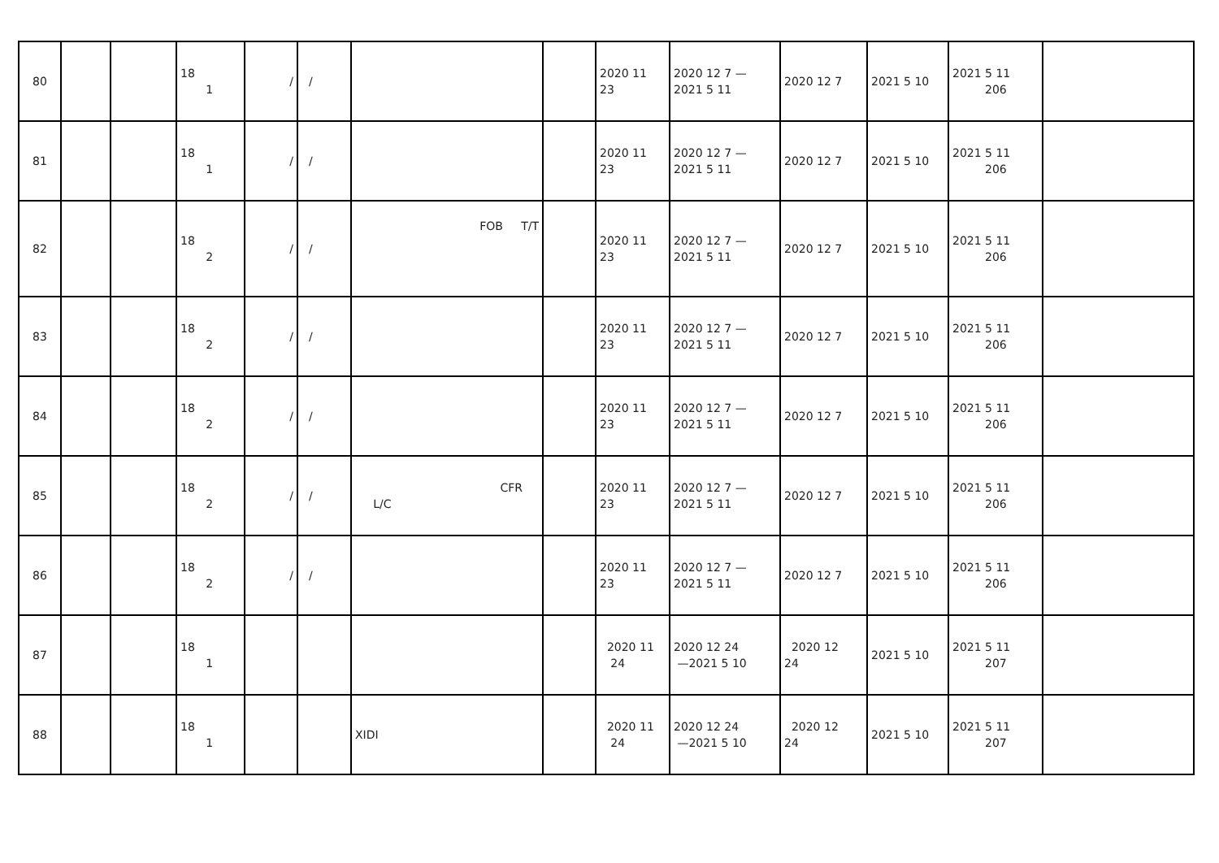| 80 | | | 18 1 | / | / | | | 2020 11 23 | 2020 12 7 — 2021 5 11 | 2020 12 7 | 2021 5 10 | 2021 5 11 206 | |
| 81 | | | 18 1 | / | / | | | 2020 11 23 | 2020 12 7 — 2021 5 11 | 2020 12 7 | 2021 5 10 | 2021 5 11 206 | |
| 82 | | | 18 2 | / | / | FOB T/T | | 2020 11 23 | 2020 12 7 — 2021 5 11 | 2020 12 7 | 2021 5 10 | 2021 5 11 206 | |
| 83 | | | 18 2 | / | / | | | 2020 11 23 | 2020 12 7 — 2021 5 11 | 2020 12 7 | 2021 5 10 | 2021 5 11 206 | |
| 84 | | | 18 2 | / | / | | | 2020 11 23 | 2020 12 7 — 2021 5 11 | 2020 12 7 | 2021 5 10 | 2021 5 11 206 | |
| 85 | | | 18 2 | / | / | CFR L/C | | 2020 11 23 | 2020 12 7 — 2021 5 11 | 2020 12 7 | 2021 5 10 | 2021 5 11 206 | |
| 86 | | | 18 2 | / | / | | | 2020 11 23 | 2020 12 7 — 2021 5 11 | 2020 12 7 | 2021 5 10 | 2021 5 11 206 | |
| 87 | | | 18 1 | | | | | 2020 11 24 | 2020 12 24 —2021 5 10 | 2020 12 24 | 2021 5 10 | 2021 5 11 207 | |
| 88 | | | 18 1 | | | XIDI | | 2020 11 24 | 2020 12 24 —2021 5 10 | 2020 12 24 | 2021 5 10 | 2021 5 11 207 | |